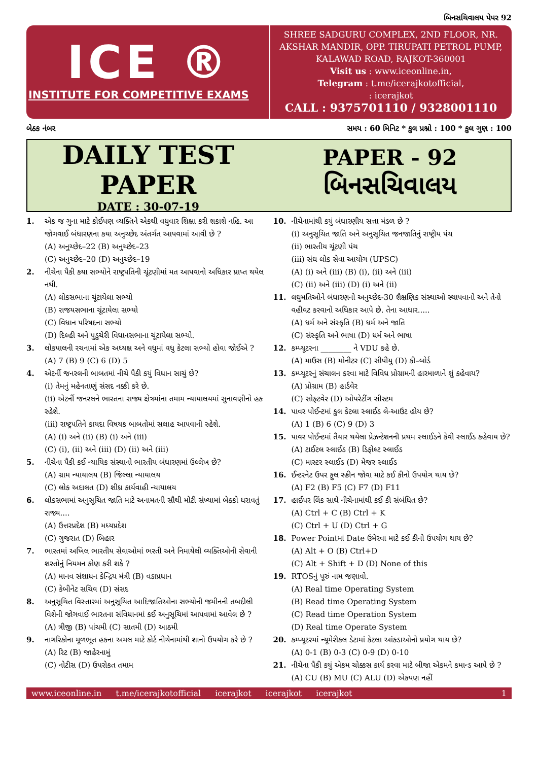બિનસચિવાલય પેપર 92
ICE ®
INSTITUTE FOR COMPETITIVE EXAMS
SHREE SADGURU COMPLEX, 2ND FLOOR, NR. AKSHAR MANDIR, OPP. TIRUPATI PETROL PUMP, KALAWAD ROAD, RAJKOT-360001
Visit us : www.iceonline.in,
Telegram : t.me/icerajkotofficial,
: icerajkot
CALL : 9375701110 / 9328001110
બેઠક નંબર સમય : 60 મિનિટ * કુલ પ્રશ્નો : 100 * કુલ ગુણ : 100
DAILY TEST
PAPER
DATE : 30-07-19
PAPER - 92
બિનસચિવાલય
1. એક જ ગુના માટે કોઈપણ વ્યક્તિને એકથી વધુવાર શિક્ષા કરી શકાશે નહિ. આ જોગવાઈ બંધારણના કયા અનુચ્છેદ અંતર્ગત આપવામાં આવી છે ?
(A) અનુચ્છેદ–22 (B) અનુચ્છેદ–23
(C) અનુચ્છેદ–20 (D) અનુચ્છેદ–19
2. નીચેના પૈકી કયા સભ્યોને રાષ્ટ્રપતિની ચૂંટણીમાં મત આપવાનો અધિકાર પ્રાપ્ત થયેલ નથી.
(A) લોકસભાના ચૂંટાયેલા સભ્યો
(B) રાજયસભાના ચૂંટાયેલા સભ્યો
(C) વિધાન પરિષદના સભ્યો
(D) દિલ્હી અને પુડુચેરી વિધાનસભાના ચૂંટાયેલા સભ્યો.
3. લોકપાલની રચનામાં એક અધ્યક્ષ અને વધુમાં વધુ કેટલા સભ્યો હોવા જોઈએ ?
(A) 7 (B) 9 (C) 6 (D) 5
4. એટર્ની જનરલની બાબતમાં નીચે પૈકી કયું વિધાન સાચું છે?
(i) તેમનું મહેનતાણું સંસદ નક્કી કરે છે.
(ii) એટર્ની જનરલને ભારતના રાજ્ય ક્ષેત્રમાંના તમામ ન્યાયાલયમાં સુનાવણીનો હક રહેશે.
(iii) રાષ્ટ્રપતિને કાયદા વિષયક બાબતોમાં સલાહ આપવાની રહેશે.
(A) (i) અને (ii) (B) (i) અને (iii)
(C) (i), (ii) અને (iii) (D) (ii) અને (iii)
5. નીચેના પૈકી કઈ ન્યાયિક સંસ્થાનો ભારતીય બંધારણમાં ઉલ્લેખ છે?
(A) ગ્રામ ન્યાયાલય (B) જિલ્લા ન્યાયાલય
(C) લોક અદાલત (D) શીઘ્ર કાર્યવાહી ન્યાયાલય
6. લોકસભામાં અનુસૂચિત જાતિ માટે અનામતની સૌથી મોટી સંખ્યામાં બેઠકો ધરાવતું રાજ્ય....
(A) ઉત્તરપ્રદેશ (B) મધ્યપ્રદેશ
(C) ગુજરાત (D) બિહાર
7. ભારતમાં અખિલ ભારતીય સેવાઓમાં ભરતી અને નિમાયેલી વ્યક્તિઓની સેવાની શરતોનું નિયમન કોણ કરી શકે ?
(A) માનવ સંશાધન કેન્દ્રિય મંત્રી (B) વડાપ્રધાન
(C) કેબીનેટ સચિવ (D) સંસદ
8. અનુસૂચિત વિસ્તારમાં અનુસૂચિત આદિજાતિઓના સભ્યોની જમીનની તબદીલી વિશેની જોગવાઈ ભારતના સંવિધાનમાં કઈ અનુસૂચિમાં આપવામાં આવેલ છે ?
(A) ત્રીજી (B) પાંચમી (C) સાતમી (D) આઠમી
9. નાગરિકોના મૂળભૂત હકના અમલ માટે કોર્ટ નીચેનામાંથી શાનો ઉપયોગ કરે છે ?
(A) રિટ (B) જાહેરનામું
(C) નોટીસ (D) ઉપરોકત તમામ
10. નીચેનામાંથી કયું બંધારણીય સત્તા મંડળ છે ?
(i) અનુસૂચિત જાતિ અને અનુસૂચિત જનજાતિનું રાષ્ટ્રીય પંચ
(ii) ભારતીય ચૂંટણી પંચ
(iii) સંઘ લોક સેવા આયોગ (UPSC)
(A) (i) અને (iii) (B) (i), (ii) અને (iii)
(C) (ii) અને (iii) (D) (i) અને (ii)
11. લઘુમતિઓને બંધારણનો અનુચ્છેદ-30 શૈક્ષણિક સંસ્થાઓ સ્થાપવાનો અને તેનો વહીવટ કરવાનો અધિકાર આપે છે. તેના આધાર.....
(A) ધર્મ અને સંસ્કૃતિ (B) ધર્મ અને જાતિ
(C) સંસ્કૃતિ અને ભાષા (D) ધર્મ અને ભાષા
12. કમ્પ્યૂટરના ________ ને VDU કહે છે.
(A) માઉસ (B) મોનીટર (C) સીપીયુ (D) કી–બોર્ડ
13. કમ્પ્યૂટરનું સંચાલન કરવા માટે વિવિધ પ્રોગ્રામની હારમાળાને શું કહેવાય?
(A) પ્રોગ્રામ (B) હાર્ડવેર
(C) સોફ્ટવેર (D) ઓપરેટીંગ સીસ્ટમ
14. પાવર પોઈન્ટમાં કુલ કેટલા સ્લાઈડ લે-આઉટ હોય છે?
(A) 1 (B) 6 (C) 9 (D) 3
15. પાવર પોઈન્ટમાં તૈયાર થયેલા પ્રેઝન્ટેશનની પ્રથમ સ્લાઈડને કેવી સ્લાઈડ કહેવાય છે?
(A) ટાઈટલ સ્લાઈડ (B) ડિફોલ્ટ સ્લાઈડ
(C) માસ્ટર સ્લાઈડ (D) મેજર સ્લાઈડ
16. ઈન્ટરનેટ ઉપર ફુલ સ્ક્રીન જોવા માટે કઈ કીનો ઉપયોગ થાય છે?
(A) F2 (B) F5 (C) F7 (D) F11
17. હાઈપર લિંક સાથે નીચેનામાંથી કઈ કી સંબંધિત છે?
(A) Ctrl + C (B) Ctrl + K
(C) Ctrl + U (D) Ctrl + G
18. Power Pointમાં Date ઉમેરવા માટે કઈ કીનો ઉપયોગ થાય છે?
(A) Alt + O (B) Ctrl+D
(C) Alt + Shift + D (D) None of this
19. RTOSનું પૂરું નામ જણાવો.
(A) Real time Operating System
(B) Read time Operating System
(C) Read time Operation System
(D) Real time Operate System
20. કમ્પ્યૂટરમાં ન્યૂમેરીકલ ડેટામાં કેટલા આંકડાઓનો પ્રયોગ થાય છે?
(A) 0-1 (B) 0-3 (C) 0-9 (D) 0-10
21. નીચેના પૈકી કયું એકમ ચોક્કસ કાર્ય કરવા માટે બીજા એકમને કમાન્ડ આપે છે ?
(A) CU (B) MU (C) ALU (D) એકપણ નહીં
www.iceonline.in t.me/icerajkotofficial icerajkot icerajkot icerajkot 1